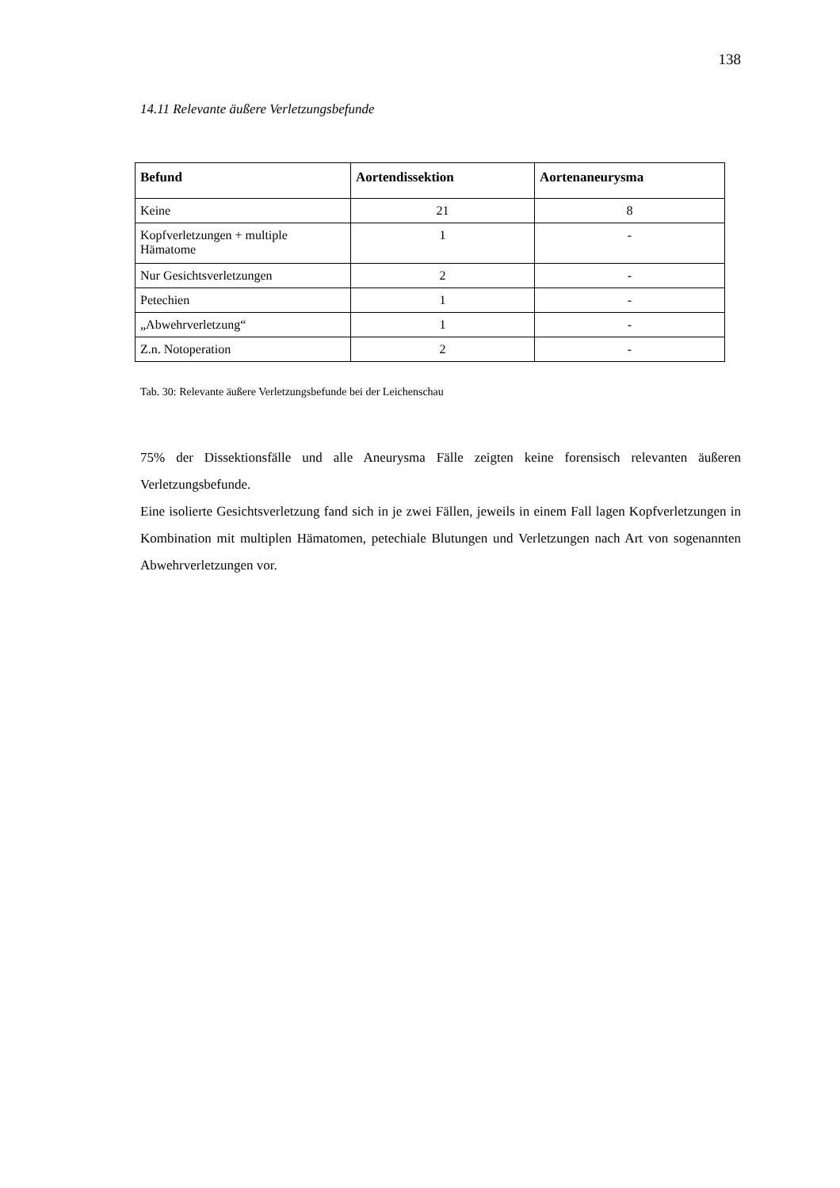138
14.11 Relevante äußere Verletzungsbefunde
| Befund | Aortendissektion | Aortenaneurysma |
| --- | --- | --- |
| Keine | 21 | 8 |
| Kopfverletzungen + multiple Hämatome | 1 | - |
| Nur Gesichtsverletzungen | 2 | - |
| Petechien | 1 | - |
| „Abwehrverletzung“ | 1 | - |
| Z.n. Notoperation | 2 | - |
Tab. 30: Relevante äußere Verletzungsbefunde bei der Leichenschau
75% der Dissektionsfälle und alle Aneurysma Fälle zeigten keine forensisch relevanten äußeren Verletzungsbefunde.
Eine isolierte Gesichtsverletzung fand sich in je zwei Fällen, jeweils in einem Fall lagen Kopfverletzungen in Kombination mit multiplen Hämatomen, petechiale Blutungen und Verletzungen nach Art von sogenannten Abwehrverletzungen vor.